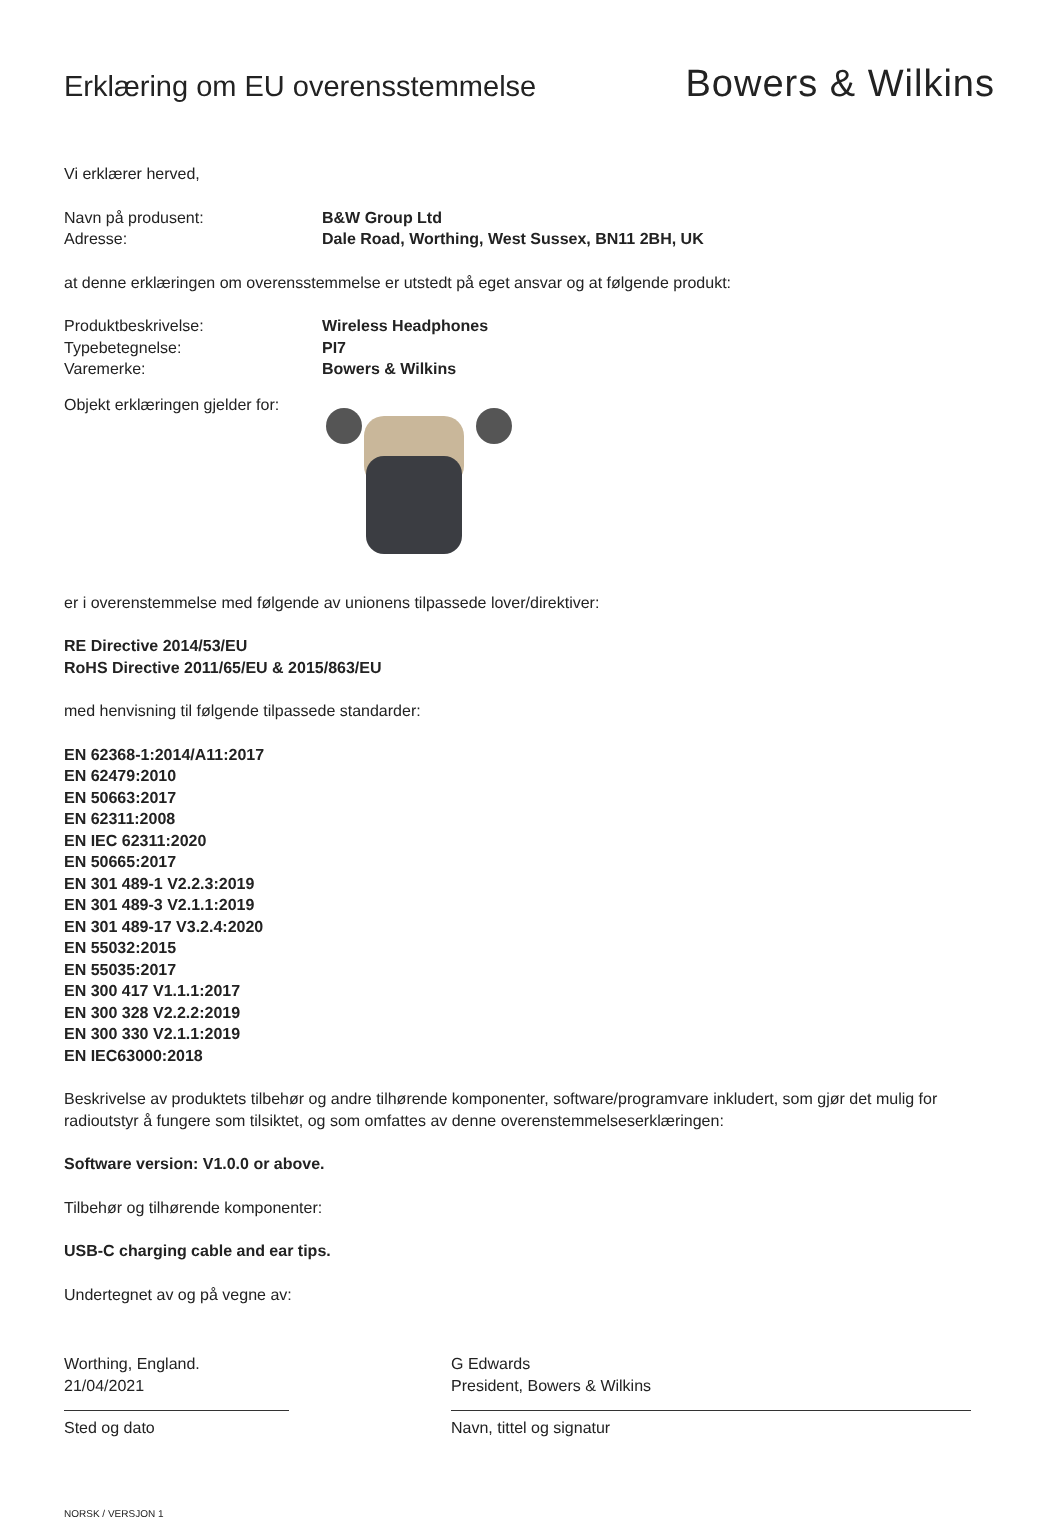Erklæring om EU overensstemmelse
Bowers & Wilkins
Vi erklærer herved,
Navn på produsent: B&W Group Ltd
Adresse: Dale Road, Worthing, West Sussex, BN11 2BH, UK
at denne erklæringen om overensstemmelse er utstedt på eget ansvar og at følgende produkt:
Produktbeskrivelse: Wireless Headphones
Typebetegnelse: PI7
Varemerke: Bowers & Wilkins
Objekt erklæringen gjelder for:
er i overenstemmelse med følgende av unionens tilpassede lover/direktiver:
RE Directive 2014/53/EU
RoHS Directive 2011/65/EU & 2015/863/EU
med henvisning til følgende tilpassede standarder:
EN 62368-1:2014/A11:2017
EN 62479:2010
EN 50663:2017
EN 62311:2008
EN IEC 62311:2020
EN 50665:2017
EN 301 489-1 V2.2.3:2019
EN 301 489-3 V2.1.1:2019
EN 301 489-17 V3.2.4:2020
EN 55032:2015
EN 55035:2017
EN 300 417 V1.1.1:2017
EN 300 328 V2.2.2:2019
EN 300 330 V2.1.1:2019
EN IEC63000:2018
Beskrivelse av produktets tilbehør og andre tilhørende komponenter, software/programvare inkludert, som gjør det mulig for radioutstyr å fungere som tilsiktet, og som omfattes av denne overenstemmelseserklæringen:
Software version: V1.0.0 or above.
Tilbehør og tilhørende komponenter:
USB-C charging cable and ear tips.
Undertegnet av og på vegne av:
Worthing, England.
21/04/2021
Sted og dato
G Edwards
President, Bowers & Wilkins
Navn, tittel og signatur
NORSK / VERSJON 1